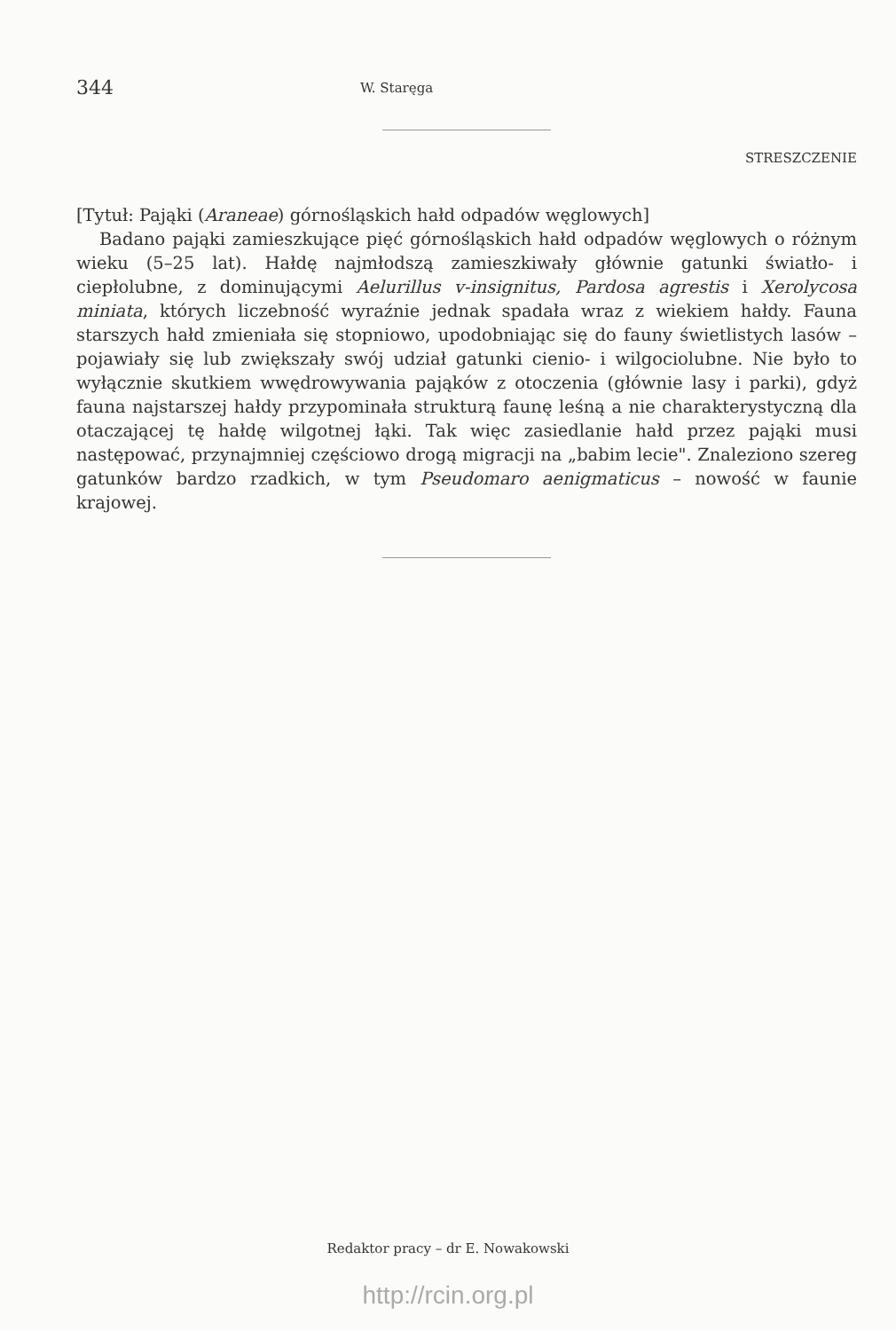344 W. Staręga
STRESZCZENIE
[Tytuł: Pająki (Araneae) górnośląskich hałd odpadów węglowych]
Badano pająki zamieszkujące pięć górnośląskich hałd odpadów węglowych o różnym wieku (5–25 lat). Hałdę najmłodszą zamieszkiwały głównie gatunki światło- i ciepłolubne, z dominującymi Aelurillus v-insignitus, Pardosa agrestis i Xerolycosa miniata, których liczebność wyraźnie jednak spadała wraz z wiekiem hałdy. Fauna starszych hałd zmieniała się stopniowo, upodobniając się do fauny świetlistych lasów – pojawiały się lub zwiększały swój udział gatunki cienio- i wilgociolubne. Nie było to wyłącznie skutkiem wwędrowywania pająków z otoczenia (głównie lasy i parki), gdyż fauna najstarszej hałdy przypominała strukturą faunę leśną a nie charakterystyczną dla otaczającej tę hałdę wilgotnej łąki. Tak więc zasiedlanie hałd przez pająki musi następować, przynajmniej częściowo drogą migracji na „babim lecie". Znaleziono szereg gatunków bardzo rzadkich, w tym Pseudomaro aenigmaticus – nowość w faunie krajowej.
Redaktor pracy – dr E. Nowakowski
http://rcin.org.pl